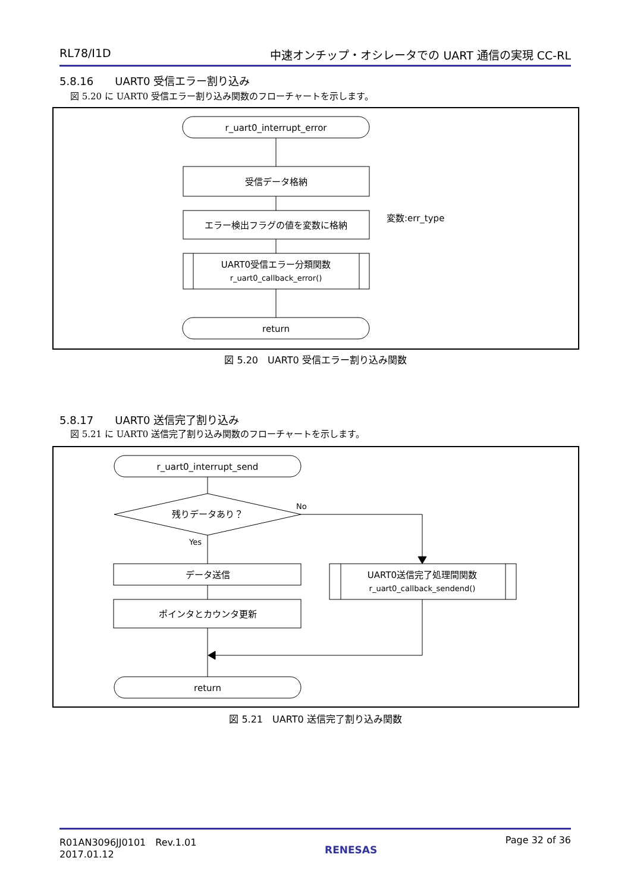RL78/I1D 中速オンチップ・オシレータでの UART 通信の実現 CC-RL
5.8.16　　UART0 受信エラー割り込み
図 5.20 に UART0 受信エラー割り込み関数のフローチャートを示します。
r_uart0_interrupt_error
受信データ格納
エラー検出フラグの値を変数に格納
変数:err_type
UART0受信エラー分類関数
r_uart0_callback_error()
return
図 5.20　UART0 受信エラー割り込み関数
5.8.17　　UART0 送信完了割り込み
図 5.21 に UART0 送信完了割り込み関数のフローチャートを示します。
r_uart0_interrupt_send
残りデータあり？
No
Yes
データ送信
ポインタとカウンタ更新
UART0送信完了処理間関数
r_uart0_callback_sendend()
return
図 5.21　UART0 送信完了割り込み関数
R01AN3096JJ0101　Rev.1.01
2017.01.12
RENESAS
Page 32 of 36